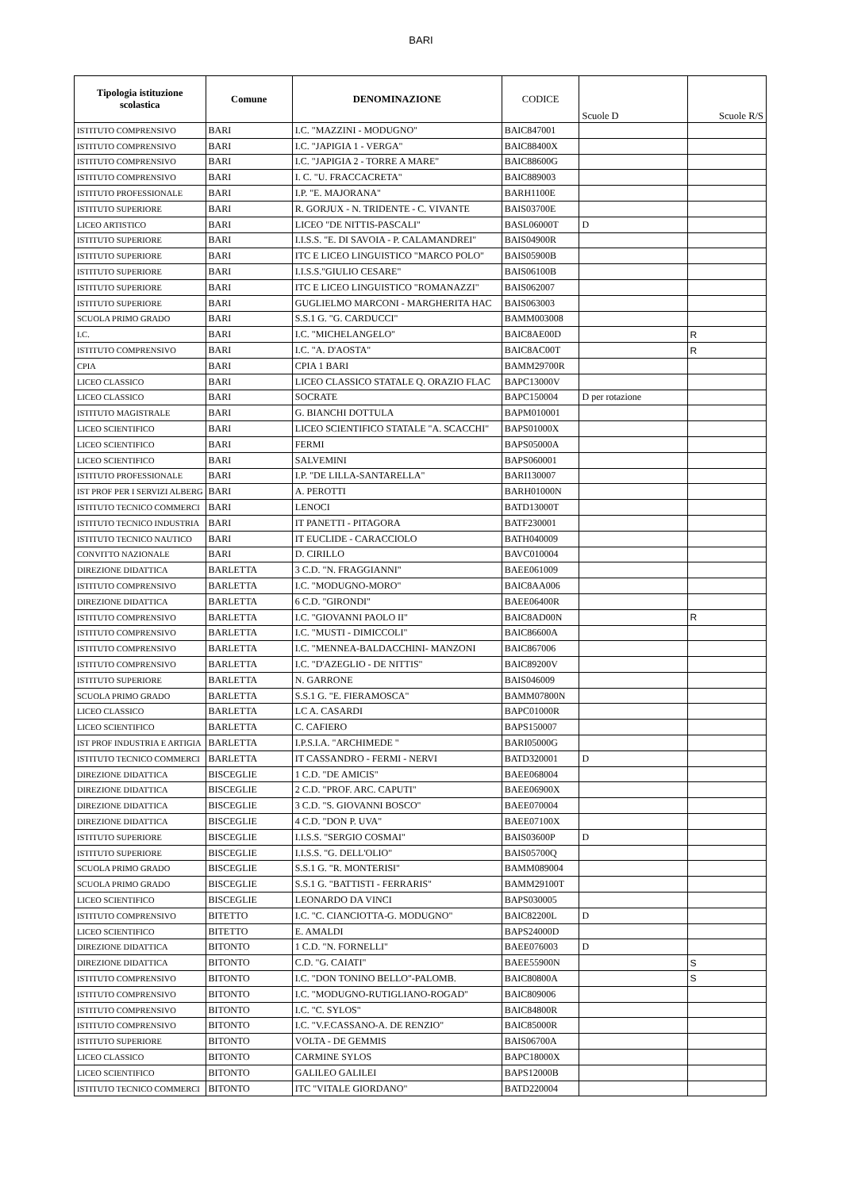BARI
| Tipologia istituzione scolastica | Comune | DENOMINAZIONE | CODICE | Scuole D | Scuole R/S |
| --- | --- | --- | --- | --- | --- |
| ISTITUTO COMPRENSIVO | BARI | I.C. "MAZZINI - MODUGNO" | BAIC847001 | | |
| ISTITUTO COMPRENSIVO | BARI | I.C. "JAPIGIA 1 - VERGA" | BAIC88400X | | |
| ISTITUTO COMPRENSIVO | BARI | I.C. "JAPIGIA 2 - TORRE A MARE" | BAIC88600G | | |
| ISTITUTO COMPRENSIVO | BARI | I. C. "U. FRACCACRETA" | BAIC889003 | | |
| ISTITUTO PROFESSIONALE | BARI | I.P. "E. MAJORANA" | BARH1100E | | |
| ISTITUTO SUPERIORE | BARI | R. GORJUX - N. TRIDENTE - C. VIVANTE | BAIS03700E | | |
| LICEO ARTISTICO | BARI | LICEO "DE NITTIS-PASCALI" | BASL06000T | D | |
| ISTITUTO SUPERIORE | BARI | I.I.S.S. "E. DI SAVOIA - P. CALAMANDREI" | BAIS04900R | | |
| ISTITUTO SUPERIORE | BARI | ITC E LICEO LINGUISTICO "MARCO POLO" | BAIS05900B | | |
| ISTITUTO SUPERIORE | BARI | I.I.S.S."GIULIO CESARE" | BAIS06100B | | |
| ISTITUTO SUPERIORE | BARI | ITC E LICEO LINGUISTICO "ROMANAZZI" | BAIS062007 | | |
| ISTITUTO SUPERIORE | BARI | GUGLIELMO MARCONI - MARGHERITA HAC | BAIS063003 | | |
| SCUOLA PRIMO GRADO | BARI | S.S.1 G. "G. CARDUCCI" | BAMM003008 | | |
| I.C. | BARI | I.C. "MICHELANGELO" | BAIC8AE00D | | R |
| ISTITUTO COMPRENSIVO | BARI | I.C. "A. D'AOSTA" | BAIC8AC00T | | R |
| CPIA | BARI | CPIA 1 BARI | BAMM29700R | | |
| LICEO CLASSICO | BARI | LICEO CLASSICO STATALE Q. ORAZIO FLAC | BAPC13000V | | |
| LICEO CLASSICO | BARI | SOCRATE | BAPC150004 | D per rotazione | |
| ISTITUTO MAGISTRALE | BARI | G. BIANCHI DOTTULA | BAPM010001 | | |
| LICEO SCIENTIFICO | BARI | LICEO SCIENTIFICO STATALE "A. SCACCHI" | BAPS01000X | | |
| LICEO SCIENTIFICO | BARI | FERMI | BAPS05000A | | |
| LICEO SCIENTIFICO | BARI | SALVEMINI | BAPS060001 | | |
| ISTITUTO PROFESSIONALE | BARI | I.P. "DE LILLA-SANTARELLA" | BARI130007 | | |
| IST PROF PER I SERVIZI ALBERG | BARI | A. PEROTTI | BARH01000N | | |
| ISTITUTO TECNICO COMMERCI | BARI | LENOCI | BATD13000T | | |
| ISTITUTO TECNICO INDUSTRIA | BARI | IT PANETTI - PITAGORA | BATF230001 | | |
| ISTITUTO TECNICO NAUTICO | BARI | IT EUCLIDE - CARACCIOLO | BATH040009 | | |
| CONVITTO NAZIONALE | BARI | D. CIRILLO | BAVC010004 | | |
| DIREZIONE DIDATTICA | BARLETTA | 3 C.D. "N. FRAGGIANNI" | BAEE061009 | | |
| ISTITUTO COMPRENSIVO | BARLETTA | I.C. "MODUGNO-MORO" | BAIC8AA006 | | |
| DIREZIONE DIDATTICA | BARLETTA | 6 C.D. "GIRONDI" | BAEE06400R | | |
| ISTITUTO COMPRENSIVO | BARLETTA | I.C. "GIOVANNI PAOLO II" | BAIC8AD00N | | R |
| ISTITUTO COMPRENSIVO | BARLETTA | I.C. "MUSTI - DIMICCOLI" | BAIC86600A | | |
| ISTITUTO COMPRENSIVO | BARLETTA | I.C. "MENNEA-BALDACCHINI- MANZONI | BAIC867006 | | |
| ISTITUTO COMPRENSIVO | BARLETTA | I.C. "D'AZEGLIO - DE NITTIS" | BAIC89200V | | |
| ISTITUTO SUPERIORE | BARLETTA | N. GARRONE | BAIS046009 | | |
| SCUOLA PRIMO GRADO | BARLETTA | S.S.1 G. "E. FIERAMOSCA" | BAMM07800N | | |
| LICEO CLASSICO | BARLETTA | LC A. CASARDI | BAPC01000R | | |
| LICEO SCIENTIFICO | BARLETTA | C. CAFIERO | BAPS150007 | | |
| IST PROF INDUSTRIA E ARTIGIA | BARLETTA | I.P.S.I.A. "ARCHIMEDE " | BARI05000G | | |
| ISTITUTO TECNICO COMMERCI | BARLETTA | IT CASSANDRO - FERMI - NERVI | BATD320001 | D | |
| DIREZIONE DIDATTICA | BISCEGLIE | 1 C.D. "DE AMICIS" | BAEE068004 | | |
| DIREZIONE DIDATTICA | BISCEGLIE | 2 C.D. "PROF. ARC. CAPUTI" | BAEE06900X | | |
| DIREZIONE DIDATTICA | BISCEGLIE | 3 C.D. "S. GIOVANNI BOSCO" | BAEE070004 | | |
| DIREZIONE DIDATTICA | BISCEGLIE | 4 C.D. "DON P. UVA" | BAEE07100X | | |
| ISTITUTO SUPERIORE | BISCEGLIE | I.I.S.S. "SERGIO COSMAI" | BAIS03600P | D | |
| ISTITUTO SUPERIORE | BISCEGLIE | I.I.S.S. "G. DELL'OLIO" | BAIS05700Q | | |
| SCUOLA PRIMO GRADO | BISCEGLIE | S.S.1 G. "R. MONTERISI" | BAMM089004 | | |
| SCUOLA PRIMO GRADO | BISCEGLIE | S.S.1 G. "BATTISTI - FERRARIS" | BAMM29100T | | |
| LICEO SCIENTIFICO | BISCEGLIE | LEONARDO DA VINCI | BAPS030005 | | |
| ISTITUTO COMPRENSIVO | BITETTO | I.C. "C. CIANCIOTTA-G. MODUGNO" | BAIC82200L | D | |
| LICEO SCIENTIFICO | BITETTO | E. AMALDI | BAPS24000D | | |
| DIREZIONE DIDATTICA | BITONTO | 1 C.D. "N. FORNELLI" | BAEE076003 | D | |
| DIREZIONE DIDATTICA | BITONTO | C.D. "G. CAIATI" | BAEE55900N | | S |
| ISTITUTO COMPRENSIVO | BITONTO | I.C. "DON TONINO BELLO"-PALOMB. | BAIC80800A | | S |
| ISTITUTO COMPRENSIVO | BITONTO | I.C. "MODUGNO-RUTIGLIANO-ROGAD" | BAIC809006 | | |
| ISTITUTO COMPRENSIVO | BITONTO | I.C. "C. SYLOS" | BAIC84800R | | |
| ISTITUTO COMPRENSIVO | BITONTO | I.C. "V.F.CASSANO-A. DE RENZIO" | BAIC85000R | | |
| ISTITUTO SUPERIORE | BITONTO | VOLTA - DE GEMMIS | BAIS06700A | | |
| LICEO CLASSICO | BITONTO | CARMINE SYLOS | BAPC18000X | | |
| LICEO SCIENTIFICO | BITONTO | GALILEO GALILEI | BAPS12000B | | |
| ISTITUTO TECNICO COMMERCI | BITONTO | ITC "VITALE GIORDANO" | BATD220004 | | |